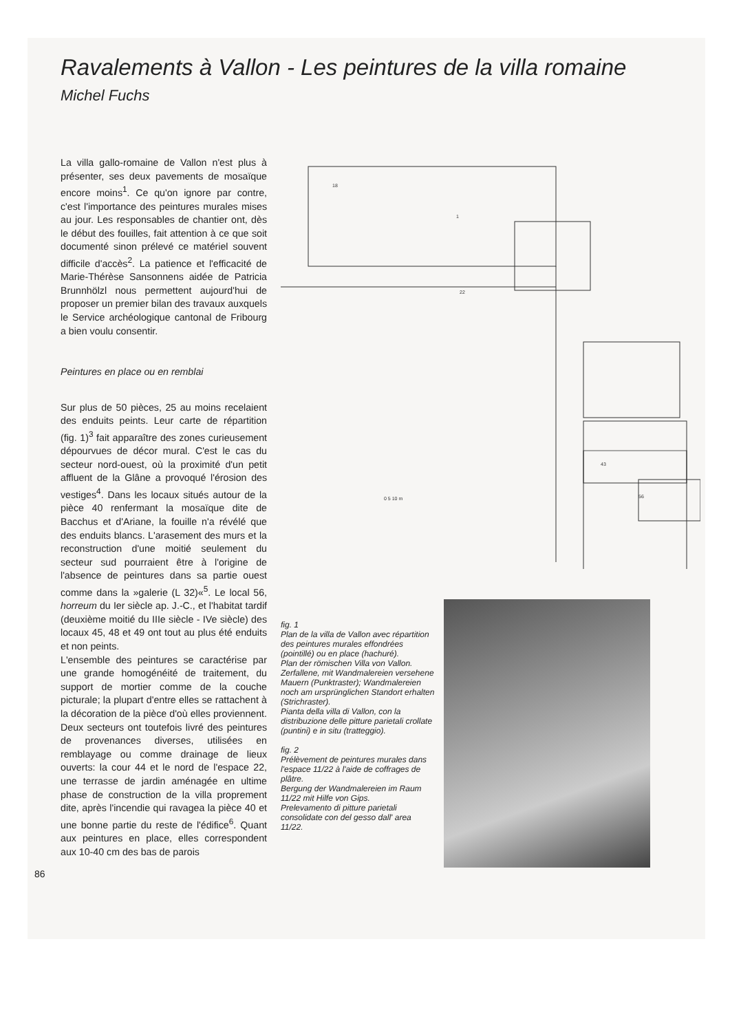Ravalements à Vallon - Les peintures de la villa romaine
Michel Fuchs
La villa gallo-romaine de Vallon n'est plus à présenter, ses deux pavements de mosaïque encore moins<sup>1</sup>. Ce qu'on ignore par contre, c'est l'importance des peintures murales mises au jour. Les responsables de chantier ont, dès le début des fouilles, fait attention à ce que soit documenté sinon prélevé ce matériel souvent difficile d'accès<sup>2</sup>. La patience et l'efficacité de Marie-Thérèse Sansonnens aidée de Patricia Brunnhölzl nous permettent aujourd'hui de proposer un premier bilan des travaux auxquels le Service archéologique cantonal de Fribourg a bien voulu consentir.
Peintures en place ou en remblai
Sur plus de 50 pièces, 25 au moins recelaient des enduits peints. Leur carte de répartition (fig. 1)<sup>3</sup> fait apparaître des zones curieusement dépourvues de décor mural. C'est le cas du secteur nord-ouest, où la proximité d'un petit affluent de la Glâne a provoqué l'érosion des vestiges<sup>4</sup>. Dans les locaux situés autour de la pièce 40 renfermant la mosaïque dite de Bacchus et d'Ariane, la fouille n'a révélé que des enduits blancs. L'arasement des murs et la reconstruction d'une moitié seulement du secteur sud pourraient être à l'origine de l'absence de peintures dans sa partie ouest comme dans la »galerie (L 32)«<sup>5</sup>. Le local 56, horreum du Ier siècle ap. J.-C., et l'habitat tardif (deuxième moitié du IIIe siècle - IVe siècle) des locaux 45, 48 et 49 ont tout au plus été enduits et non peints.
L'ensemble des peintures se caractérise par une grande homogénéité de traitement, du support de mortier comme de la couche picturale; la plupart d'entre elles se rattachent à la décoration de la pièce d'où elles proviennent. Deux secteurs ont toutefois livré des peintures de provenances diverses, utilisées en remblayage ou comme drainage de lieux ouverts: la cour 44 et le nord de l'espace 22, une terrasse de jardin aménagée en ultime phase de construction de la villa proprement dite, après l'incendie qui ravagea la pièce 40 et une bonne partie du reste de l'édifice<sup>6</sup>. Quant aux peintures en place, elles correspondent aux 10-40 cm des bas de parois
18
1
22
43
56
0 5 10 m
fig. 1
Plan de la villa de Vallon avec répartition des peintures murales effondrées (pointillé) ou en place (hachuré).
Plan der römischen Villa von Vallon. Zerfallene, mit Wandmalereien versehene Mauern (Punktraster); Wandmalereien noch am ursprünglichen Standort erhalten (Strichraster).
Pianta della villa di Vallon, con la distribuzione delle pitture parietali crollate (puntini) e in situ (tratteggio).
fig. 2
Prélèvement de peintures murales dans l'espace 11/22 à l'aide de coffrages de plâtre.
Bergung der Wandmalereien im Raum 11/22 mit Hilfe von Gips.
Prelevamento di pitture parietali consolidate con del gesso dall' area 11/22.
86